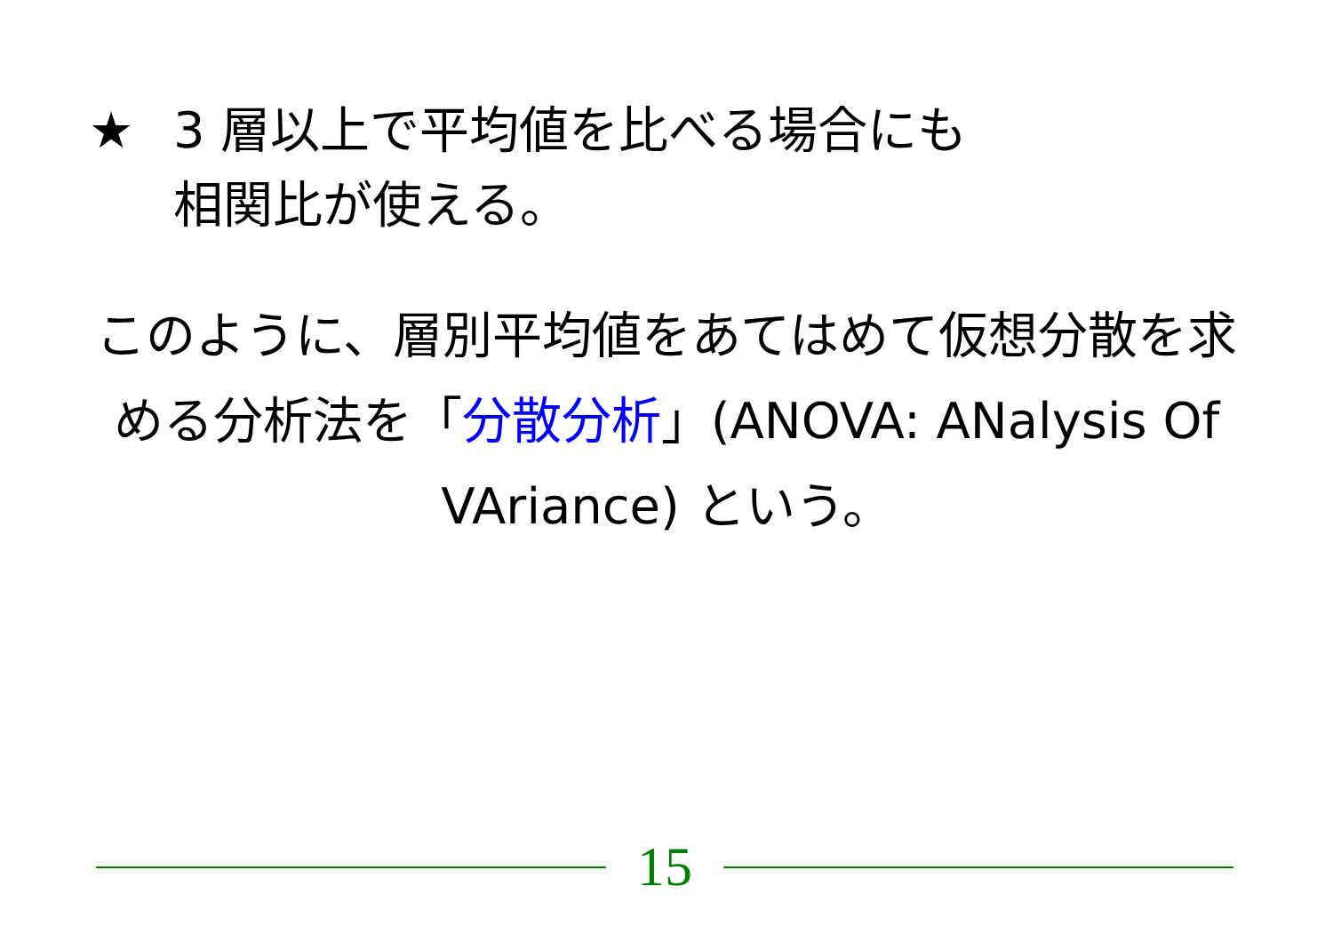★ 3 層以上で平均値を比べる場合にも
相関比が使える。
このように、層別平均値をあてはめて仮想分散を求める分析法を「分散分析」(ANOVA: ANalysis Of VAriance) という。
15